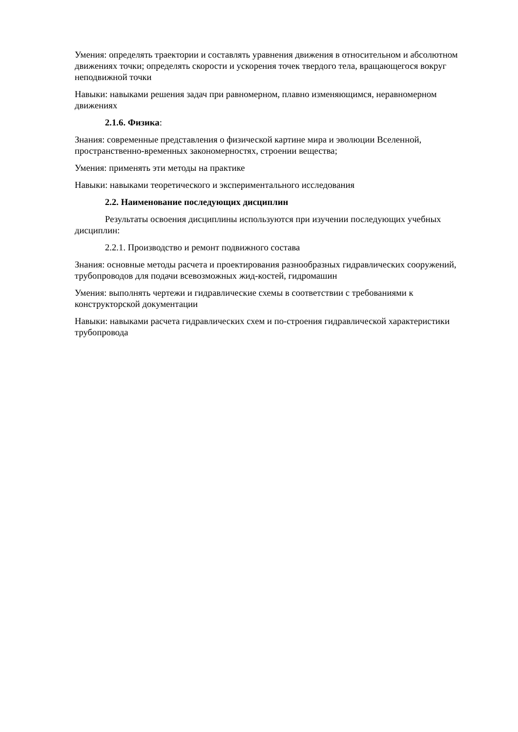Умения: определять траектории и составлять уравнения движения в относительном и абсолютном движениях точки; определять скорости и ускорения точек твердого тела, вращающегося вокруг неподвижной точки
Навыки: навыками решения задач при равномерном, плавно изменяющимся, неравномерном движениях
2.1.6. Физика:
Знания: современные представления о физической картине мира и эволюции Вселенной, пространственно-временных закономерностях, строении вещества;
Умения: применять эти методы на практике
Навыки: навыками теоретического и экспериментального исследования
2.2. Наименование последующих дисциплин
Результаты освоения дисциплины используются при изучении последующих учебных дисциплин:
2.2.1. Производство и ремонт подвижного состава
Знания: основные методы расчета и проектирования разнообразных гидравлических сооружений, трубопроводов для подачи всевозможных жид-костей, гидромашин
Умения: выполнять чертежи и гидравлические схемы в соответствии с требованиями к конструкторской документации
Навыки: навыками расчета гидравлических схем и по-строения гидравлической характеристики трубопровода